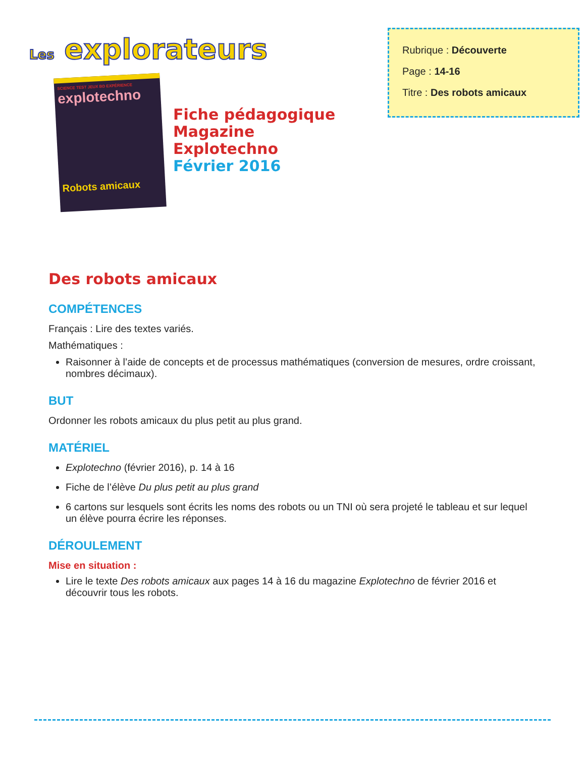Les explorateurs
SCIENCE TEST JEUX BD EXPÉRIENCE
explotechno
Robots amicaux
Fiche pédagogique
Magazine
Explotechno
Février 2016
Rubrique : Découverte
Page : 14-16
Titre : Des robots amicaux
Des robots amicaux
COMPÉTENCES
Français : Lire des textes variés.
Mathématiques :
Raisonner à l’aide de concepts et de processus mathématiques (conversion de mesures, ordre croissant, nombres décimaux).
BUT
Ordonner les robots amicaux du plus petit au plus grand.
MATÉRIEL
Explotechno (février 2016), p. 14 à 16
Fiche de l’élève Du plus petit au plus grand
6 cartons sur lesquels sont écrits les noms des robots ou un TNI où sera projeté le tableau et sur lequel un élève pourra écrire les réponses.
DÉROULEMENT
Mise en situation :
Lire le texte Des robots amicaux aux pages 14 à 16 du magazine Explotechno de février 2016 et découvrir tous les robots.